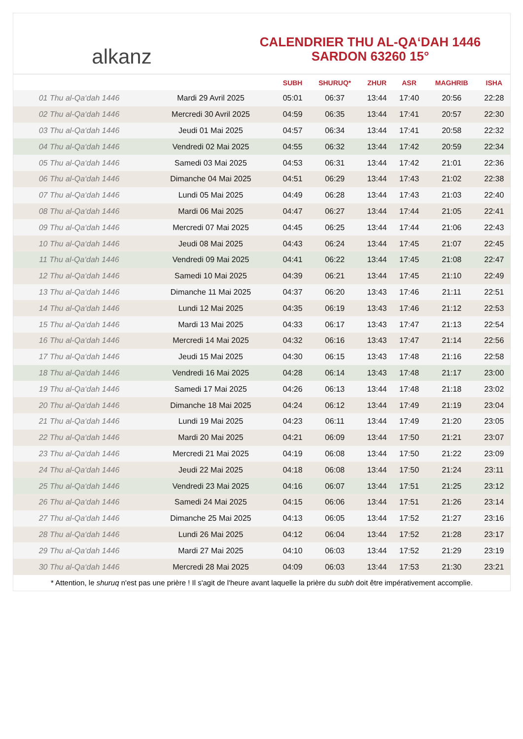alkanz
CALENDRIER THU AL-QA‘DAH 1446
SARDON 63260 15°
| | | SUBH | SHURUQ* | ZHUR | ASR | MAGHRIB | ISHA |
| --- | --- | --- | --- | --- | --- | --- | --- |
| 01 Thu al-Qa‘dah 1446 | Mardi 29 Avril 2025 | 05:01 | 06:37 | 13:44 | 17:40 | 20:56 | 22:28 |
| 02 Thu al-Qa‘dah 1446 | Mercredi 30 Avril 2025 | 04:59 | 06:35 | 13:44 | 17:41 | 20:57 | 22:30 |
| 03 Thu al-Qa‘dah 1446 | Jeudi 01 Mai 2025 | 04:57 | 06:34 | 13:44 | 17:41 | 20:58 | 22:32 |
| 04 Thu al-Qa‘dah 1446 | Vendredi 02 Mai 2025 | 04:55 | 06:32 | 13:44 | 17:42 | 20:59 | 22:34 |
| 05 Thu al-Qa‘dah 1446 | Samedi 03 Mai 2025 | 04:53 | 06:31 | 13:44 | 17:42 | 21:01 | 22:36 |
| 06 Thu al-Qa‘dah 1446 | Dimanche 04 Mai 2025 | 04:51 | 06:29 | 13:44 | 17:43 | 21:02 | 22:38 |
| 07 Thu al-Qa‘dah 1446 | Lundi 05 Mai 2025 | 04:49 | 06:28 | 13:44 | 17:43 | 21:03 | 22:40 |
| 08 Thu al-Qa‘dah 1446 | Mardi 06 Mai 2025 | 04:47 | 06:27 | 13:44 | 17:44 | 21:05 | 22:41 |
| 09 Thu al-Qa‘dah 1446 | Mercredi 07 Mai 2025 | 04:45 | 06:25 | 13:44 | 17:44 | 21:06 | 22:43 |
| 10 Thu al-Qa‘dah 1446 | Jeudi 08 Mai 2025 | 04:43 | 06:24 | 13:44 | 17:45 | 21:07 | 22:45 |
| 11 Thu al-Qa‘dah 1446 | Vendredi 09 Mai 2025 | 04:41 | 06:22 | 13:44 | 17:45 | 21:08 | 22:47 |
| 12 Thu al-Qa‘dah 1446 | Samedi 10 Mai 2025 | 04:39 | 06:21 | 13:44 | 17:45 | 21:10 | 22:49 |
| 13 Thu al-Qa‘dah 1446 | Dimanche 11 Mai 2025 | 04:37 | 06:20 | 13:43 | 17:46 | 21:11 | 22:51 |
| 14 Thu al-Qa‘dah 1446 | Lundi 12 Mai 2025 | 04:35 | 06:19 | 13:43 | 17:46 | 21:12 | 22:53 |
| 15 Thu al-Qa‘dah 1446 | Mardi 13 Mai 2025 | 04:33 | 06:17 | 13:43 | 17:47 | 21:13 | 22:54 |
| 16 Thu al-Qa‘dah 1446 | Mercredi 14 Mai 2025 | 04:32 | 06:16 | 13:43 | 17:47 | 21:14 | 22:56 |
| 17 Thu al-Qa‘dah 1446 | Jeudi 15 Mai 2025 | 04:30 | 06:15 | 13:43 | 17:48 | 21:16 | 22:58 |
| 18 Thu al-Qa‘dah 1446 | Vendredi 16 Mai 2025 | 04:28 | 06:14 | 13:43 | 17:48 | 21:17 | 23:00 |
| 19 Thu al-Qa‘dah 1446 | Samedi 17 Mai 2025 | 04:26 | 06:13 | 13:44 | 17:48 | 21:18 | 23:02 |
| 20 Thu al-Qa‘dah 1446 | Dimanche 18 Mai 2025 | 04:24 | 06:12 | 13:44 | 17:49 | 21:19 | 23:04 |
| 21 Thu al-Qa‘dah 1446 | Lundi 19 Mai 2025 | 04:23 | 06:11 | 13:44 | 17:49 | 21:20 | 23:05 |
| 22 Thu al-Qa‘dah 1446 | Mardi 20 Mai 2025 | 04:21 | 06:09 | 13:44 | 17:50 | 21:21 | 23:07 |
| 23 Thu al-Qa‘dah 1446 | Mercredi 21 Mai 2025 | 04:19 | 06:08 | 13:44 | 17:50 | 21:22 | 23:09 |
| 24 Thu al-Qa‘dah 1446 | Jeudi 22 Mai 2025 | 04:18 | 06:08 | 13:44 | 17:50 | 21:24 | 23:11 |
| 25 Thu al-Qa‘dah 1446 | Vendredi 23 Mai 2025 | 04:16 | 06:07 | 13:44 | 17:51 | 21:25 | 23:12 |
| 26 Thu al-Qa‘dah 1446 | Samedi 24 Mai 2025 | 04:15 | 06:06 | 13:44 | 17:51 | 21:26 | 23:14 |
| 27 Thu al-Qa‘dah 1446 | Dimanche 25 Mai 2025 | 04:13 | 06:05 | 13:44 | 17:52 | 21:27 | 23:16 |
| 28 Thu al-Qa‘dah 1446 | Lundi 26 Mai 2025 | 04:12 | 06:04 | 13:44 | 17:52 | 21:28 | 23:17 |
| 29 Thu al-Qa‘dah 1446 | Mardi 27 Mai 2025 | 04:10 | 06:03 | 13:44 | 17:52 | 21:29 | 23:19 |
| 30 Thu al-Qa‘dah 1446 | Mercredi 28 Mai 2025 | 04:09 | 06:03 | 13:44 | 17:53 | 21:30 | 23:21 |
* Attention, le shuruq n'est pas une prière ! Il s'agit de l'heure avant laquelle la prière du subh doit être impérativement accomplie.